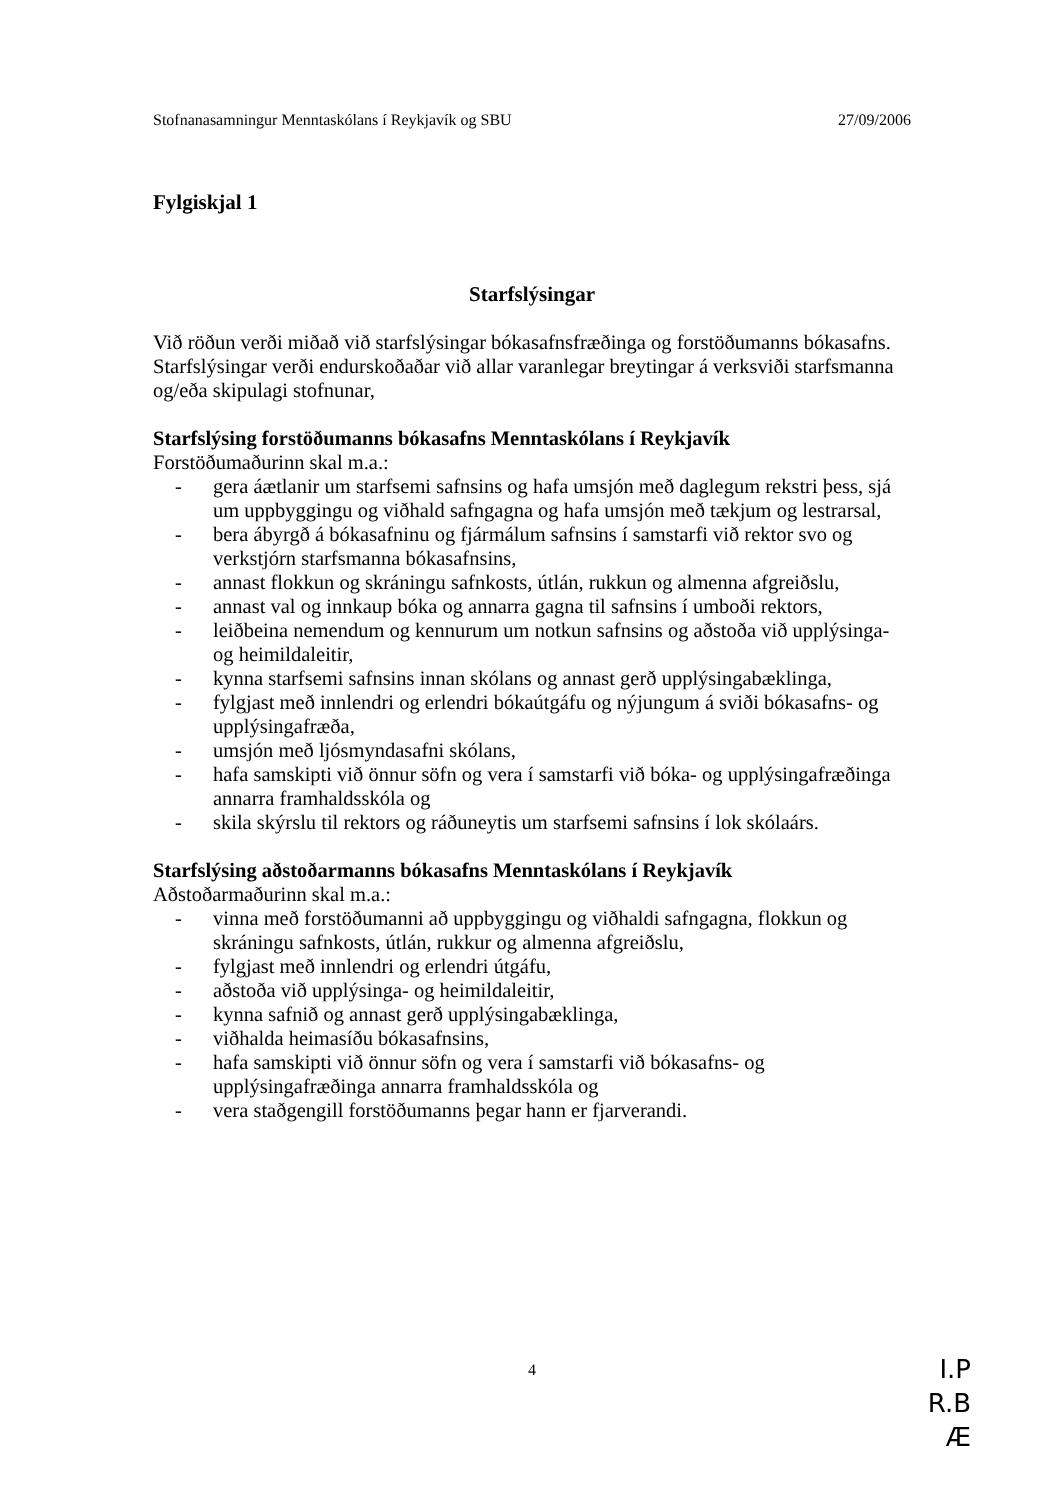Stofnanasamningur Menntaskólans í Reykjavík og SBU 27/09/2006
Fylgiskjal 1
Starfslýsingar
Við röðun verði miðað við starfslýsingar bókasafnsfræðinga og forstöðumanns bókasafns. Starfslýsingar verði endurskoðaðar við allar varanlegar breytingar á verksviði starfsmanna og/eða skipulagi stofnunar,
Starfslýsing forstöðumanns bókasafns Menntaskólans í Reykjavík
Forstöðumaðurinn skal m.a.:
- gera áætlanir um starfsemi safnsins og hafa umsjón með daglegum rekstri þess, sjá um uppbyggingu og viðhald safngagna og hafa umsjón með tækjum og lestrarsal,
- bera ábyrgð á bókasafninu og fjármálum safnsins í samstarfi við rektor svo og verkstjórn starfsmanna bókasafnsins,
- annast flokkun og skráningu safnkosts, útlán, rukkun og almenna afgreiðslu,
- annast val og innkaup bóka og annarra gagna til safnsins í umboði rektors,
- leiðbeina nemendum og kennurum um notkun safnsins og aðstoða við upplýsinga- og heimildaleitir,
- kynna starfsemi safnsins innan skólans og annast gerð upplýsingabæklinga,
- fylgjast með innlendri og erlendri bókaútgáfu og nýjungum á sviði bókasafns- og upplýsingafræða,
- umsjón með ljósmyndasafni skólans,
- hafa samskipti við önnur söfn og vera í samstarfi við bóka- og upplýsingafræðinga annarra framhaldsskóla og
- skila skýrslu til rektors og ráðuneytis um starfsemi safnsins í lok skólaárs.
Starfslýsing aðstoðarmanns bókasafns Menntaskólans í Reykjavík
Aðstoðarmaðurinn skal m.a.:
- vinna með forstöðumanni að uppbyggingu og viðhaldi safngagna, flokkun og skráningu safnkosts, útlán, rukkur og almenna afgreiðslu,
- fylgjast með innlendri og erlendri útgáfu,
- aðstoða við upplýsinga- og heimildaleitir,
- kynna safnið og annast gerð upplýsingabæklinga,
- viðhalda heimasíðu bókasafnsins,
- hafa samskipti við önnur söfn og vera í samstarfi við bókasafns- og upplýsingafræðinga annarra framhaldsskóla og
- vera staðgengill forstöðumanns þegar hann er fjarverandi.
4
I.P
R.B
Æ